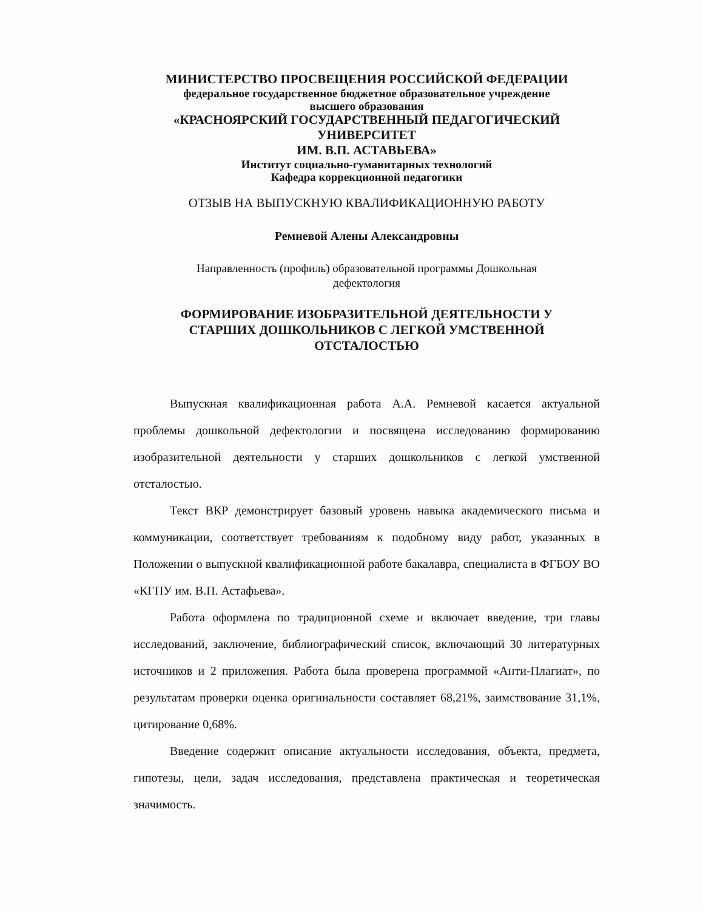МИНИСТЕРСТВО ПРОСВЕЩЕНИЯ РОССИЙСКОЙ ФЕДЕРАЦИИ
федеральное государственное бюджетное образовательное учреждение
высшего образования
«КРАСНОЯРСКИЙ ГОСУДАРСТВЕННЫЙ ПЕДАГОГИЧЕСКИЙ УНИВЕРСИТЕТ
ИМ. В.П. АСТАВЬЕВА»
Институт социально-гуманитарных технологий
Кафедра коррекционной педагогики
ОТЗЫВ НА ВЫПУСКНУЮ КВАЛИФИКАЦИОННУЮ РАБОТУ
Ремневой Алены Александровны
Направленность (профиль) образовательной программы Дошкольная
дефектология
ФОРМИРОВАНИЕ ИЗОБРАЗИТЕЛЬНОЙ ДЕЯТЕЛЬНОСТИ У
СТАРШИХ ДОШКОЛЬНИКОВ С ЛЕГКОЙ УМСТВЕННОЙ
ОТСТАЛОСТЬЮ
Выпускная квалификационная работа А.А. Ремневой касается актуальной проблемы дошкольной дефектологии и посвящена исследованию формированию изобразительной деятельности у старших дошкольников с легкой умственной отсталостью.
Текст ВКР демонстрирует базовый уровень навыка академического письма и коммуникации, соответствует требованиям к подобному виду работ, указанных в Положении о выпускной квалификационной работе бакалавра, специалиста в ФГБОУ ВО «КГПУ им. В.П. Астафьева».
Работа оформлена по традиционной схеме и включает введение, три главы исследований, заключение, библиографический список, включающий 30 литературных источников и 2 приложения. Работа была проверена программой «Анти-Плагиат», по результатам проверки оценка оригинальности составляет 68,21%, заимствование 31,1%, цитирование 0,68%.
Введение содержит описание актуальности исследования, объекта, предмета, гипотезы, цели, задач исследования, представлена практическая и теоретическая значимость.